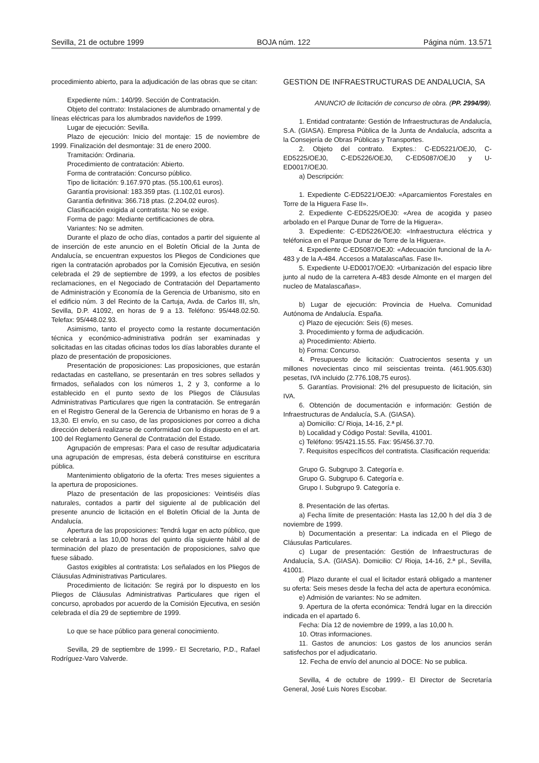Sevilla, 21 de octubre 1999 BOJA núm. 122 Página núm. 13.571
procedimiento abierto, para la adjudicación de las obras que se citan:
Expediente núm.: 140/99. Sección de Contratación.
Objeto del contrato: Instalaciones de alumbrado ornamental y de líneas eléctricas para los alumbrados navideños de 1999.
Lugar de ejecución: Sevilla.
Plazo de ejecución: Inicio del montaje: 15 de noviembre de 1999. Finalización del desmontaje: 31 de enero 2000.
Tramitación: Ordinaria.
Procedimiento de contratación: Abierto.
Forma de contratación: Concurso público.
Tipo de licitación: 9.167.970 ptas. (55.100,61 euros).
Garantía provisional: 183.359 ptas. (1.102,01 euros).
Garantía definitiva: 366.718 ptas. (2.204,02 euros).
Clasificación exigida al contratista: No se exige.
Forma de pago: Mediante certificaciones de obra.
Variantes: No se admiten.
Durante el plazo de ocho días, contados a partir del siguiente al de inserción de este anuncio en el Boletín Oficial de la Junta de Andalucía, se encuentran expuestos los Pliegos de Condiciones que rigen la contratación aprobados por la Comisión Ejecutiva, en sesión celebrada el 29 de septiembre de 1999, a los efectos de posibles reclamaciones, en el Negociado de Contratación del Departamento de Administración y Economía de la Gerencia de Urbanismo, sito en el edificio núm. 3 del Recinto de la Cartuja, Avda. de Carlos III, s/n, Sevilla, D.P. 41092, en horas de 9 a 13. Teléfono: 95/448.02.50. Telefax: 95/448.02.93.
Asimismo, tanto el proyecto como la restante documentación técnica y económico-administrativa podrán ser examinadas y solicitadas en las citadas oficinas todos los días laborables durante el plazo de presentación de proposiciones.
Presentación de proposiciones: Las proposiciones, que estarán redactadas en castellano, se presentarán en tres sobres sellados y firmados, señalados con los números 1, 2 y 3, conforme a lo establecido en el punto sexto de los Pliegos de Cláusulas Administrativas Particulares que rigen la contratación. Se entregarán en el Registro General de la Gerencia de Urbanismo en horas de 9 a 13,30. El envío, en su caso, de las proposiciones por correo a dicha dirección deberá realizarse de conformidad con lo dispuesto en el art. 100 del Reglamento General de Contratación del Estado.
Agrupación de empresas: Para el caso de resultar adjudicataria una agrupación de empresas, ésta deberá constituirse en escritura pública.
Mantenimiento obligatorio de la oferta: Tres meses siguientes a la apertura de proposiciones.
Plazo de presentación de las proposiciones: Veintiséis días naturales, contados a partir del siguiente al de publicación del presente anuncio de licitación en el Boletín Oficial de la Junta de Andalucía.
Apertura de las proposiciones: Tendrá lugar en acto público, que se celebrará a las 10,00 horas del quinto día siguiente hábil al de terminación del plazo de presentación de proposiciones, salvo que fuese sábado.
Gastos exigibles al contratista: Los señalados en los Pliegos de Cláusulas Administrativas Particulares.
Procedimiento de licitación: Se regirá por lo dispuesto en los Pliegos de Cláusulas Administrativas Particulares que rigen el concurso, aprobados por acuerdo de la Comisión Ejecutiva, en sesión celebrada el día 29 de septiembre de 1999.
Lo que se hace público para general conocimiento.
Sevilla, 29 de septiembre de 1999.- El Secretario, P.D., Rafael Rodríguez-Varo Valverde.
GESTION DE INFRAESTRUCTURAS DE ANDALUCIA, SA
ANUNCIO de licitación de concurso de obra. (PP. 2994/99).
1. Entidad contratante: Gestión de Infraestructuras de Andalucía, S.A. (GIASA). Empresa Pública de la Junta de Andalucía, adscrita a la Consejería de Obras Públicas y Transportes.
2. Objeto del contrato. Exptes.: C-ED5221/OEJ0, C-ED5225/OEJ0, C-ED5226/OEJ0, C-ED5087/OEJ0 y U-ED0017/OEJ0.
a) Descripción:
1. Expediente C-ED5221/OEJ0: «Aparcamientos Forestales en Torre de la Higuera Fase II».
2. Expediente C-ED5225/OEJ0: «Area de acogida y paseo arbolado en el Parque Dunar de Torre de la Higuera».
3. Expediente: C-ED5226/OEJ0: «Infraestructura eléctrica y teléfonica en el Parque Dunar de Torre de la Higuera».
4. Expediente C-ED5087/OEJ0: «Adecuación funcional de la A-483 y de la A-484. Accesos a Matalascañas. Fase II».
5. Expediente U-ED0017/OEJ0: «Urbanización del espacio libre junto al nudo de la carretera A-483 desde Almonte en el margen del nucleo de Matalascañas».
b) Lugar de ejecución: Provincia de Huelva. Comunidad Autónoma de Andalucía. España.
c) Plazo de ejecución: Seis (6) meses.
3. Procedimiento y forma de adjudicación.
a) Procedimiento: Abierto.
b) Forma: Concurso.
4. Presupuesto de licitación: Cuatrocientos sesenta y un millones novecientas cinco mil seiscientas treinta. (461.905.630) pesetas, IVA incluido (2.776.108,75 euros).
5. Garantías. Provisional: 2% del presupuesto de licitación, sin IVA.
6. Obtención de documentación e información: Gestión de Infraestructuras de Andalucía, S.A. (GIASA).
a) Domicilio: C/ Rioja, 14-16, 2.ª pl.
b) Localidad y Código Postal: Sevilla, 41001.
c) Teléfono: 95/421.15.55. Fax: 95/456.37.70.
7. Requisitos específicos del contratista. Clasificación requerida:
Grupo G. Subgrupo 3. Categoría e.
Grupo G. Subgrupo 6. Categoría e.
Grupo I. Subgrupo 9. Categoría e.
8. Presentación de las ofertas.
a) Fecha límite de presentación: Hasta las 12,00 h del día 3 de noviembre de 1999.
b) Documentación a presentar: La indicada en el Pliego de Cláusulas Particulares.
c) Lugar de presentación: Gestión de Infraestructuras de Andalucía, S.A. (GIASA). Domicilio: C/ Rioja, 14-16, 2.ª pl., Sevilla, 41001.
d) Plazo durante el cual el licitador estará obligado a mantener su oferta: Seis meses desde la fecha del acta de apertura económica.
e) Admisión de variantes: No se admiten.
9. Apertura de la oferta económica: Tendrá lugar en la dirección indicada en el apartado 6.
Fecha: Día 12 de noviembre de 1999, a las 10,00 h.
10. Otras informaciones.
11. Gastos de anuncios: Los gastos de los anuncios serán satisfechos por el adjudicatario.
12. Fecha de envío del anuncio al DOCE: No se publica.
Sevilla, 4 de octubre de 1999.- El Director de Secretaría General, José Luis Nores Escobar.